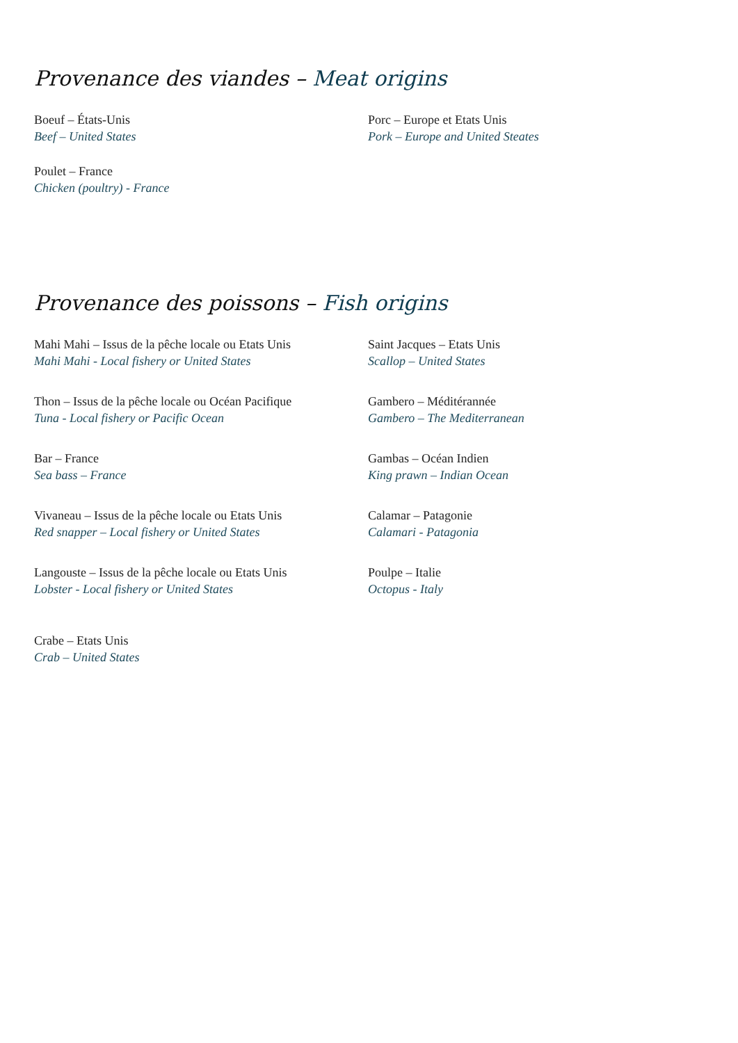Provenance des viandes – Meat origins
Boeuf – États-Unis
Beef – United States
Poulet – France
Chicken (poultry) - France
Porc – Europe et Etats Unis
Pork – Europe and United Steates
Provenance des poissons – Fish origins
Mahi Mahi – Issus de la pêche locale ou Etats Unis
Mahi Mahi - Local fishery or United States
Thon – Issus de la pêche locale ou Océan Pacifique
Tuna - Local fishery or Pacific Ocean
Bar – France
Sea bass – France
Vivaneau – Issus de la pêche locale ou Etats Unis
Red snapper – Local fishery or United States
Langouste – Issus de la pêche locale ou Etats Unis
Lobster - Local fishery or United States
Crabe – Etats Unis
Crab – United States
Saint Jacques – Etats Unis
Scallop – United States
Gambero – Méditérannée
Gambero – The Mediterranean
Gambas – Océan Indien
King prawn – Indian Ocean
Calamar – Patagonie
Calamari - Patagonia
Poulpe – Italie
Octopus - Italy